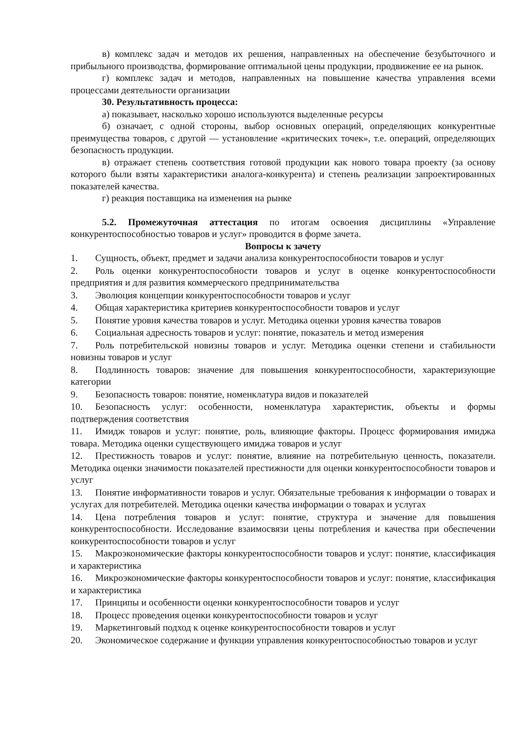в) комплекс задач и методов их решения, направленных на обеспечение безубыточного и прибыльного производства, формирование оптимальной цены продукции, продвижение ее на рынок.
г) комплекс задач и методов, направленных на повышение качества управления всеми процессами деятельности организации
30. Результативность процесса:
а) показывает, насколько хорошо используются выделенные ресурсы
б) означает, с одной стороны, выбор основных операций, определяющих конкурентные преимущества товаров, с другой — установление «критических точек», т.е. операций, определяющих безопасность продукции.
в) отражает степень соответствия готовой продукции как нового товара проекту (за основу которого были взяты характеристики аналога-конкурента) и степень реализации запроектированных показателей качества.
г) реакция поставщика на изменения на рынке
5.2. Промежуточная аттестация по итогам освоения дисциплины «Управление конкурентоспособностью товаров и услуг» проводится в форме зачета.
Вопросы к зачету
1. Сущность, объект, предмет и задачи анализа конкурентоспособности товаров и услуг
2. Роль оценки конкурентоспособности товаров и услуг в оценке конкурентоспособности предприятия и для развития коммерческого предпринимательства
3. Эволюция концепции конкурентоспособности товаров и услуг
4. Общая характеристика критериев конкурентоспособности товаров и услуг
5. Понятие уровня качества товаров и услуг. Методика оценки уровня качества товаров
6. Социальная адресность товаров и услуг: понятие, показатель и метод измерения
7. Роль потребительской новизны товаров и услуг. Методика оценки степени и стабильности новизны товаров и услуг
8. Подлинность товаров: значение для повышения конкурентоспособности, характеризующие категории
9. Безопасность товаров: понятие, номенклатура видов и показателей
10. Безопасность услуг: особенности, номенклатура характеристик, объекты и формы подтверждения соответствия
11. Имидж товаров и услуг: понятие, роль, влияющие факторы. Процесс формирования имиджа товара. Методика оценки существующего имиджа товаров и услуг
12. Престижность товаров и услуг: понятие, влияние на потребительную ценность, показатели. Методика оценки значимости показателей престижности для оценки конкурентоспособности товаров и услуг
13. Понятие информативности товаров и услуг. Обязательные требования к информации о товарах и услугах для потребителей. Методика оценки качества информации о товарах и услугах
14. Цена потребления товаров и услуг: понятие, структура и значение для повышения конкурентоспособности. Исследование взаимосвязи цены потребления и качества при обеспечении конкурентоспособности товаров и услуг
15. Макроэкономические факторы конкурентоспособности товаров и услуг: понятие, классификация и характеристика
16. Микроэкономические факторы конкурентоспособности товаров и услуг: понятие, классификация и характеристика
17. Принципы и особенности оценки конкурентоспособности товаров и услуг
18. Процесс проведения оценки конкурентоспособности товаров и услуг
19. Маркетинговый подход к оценке конкурентоспособности товаров и услуг
20. Экономическое содержание и функции управления конкурентоспособностью товаров и услуг